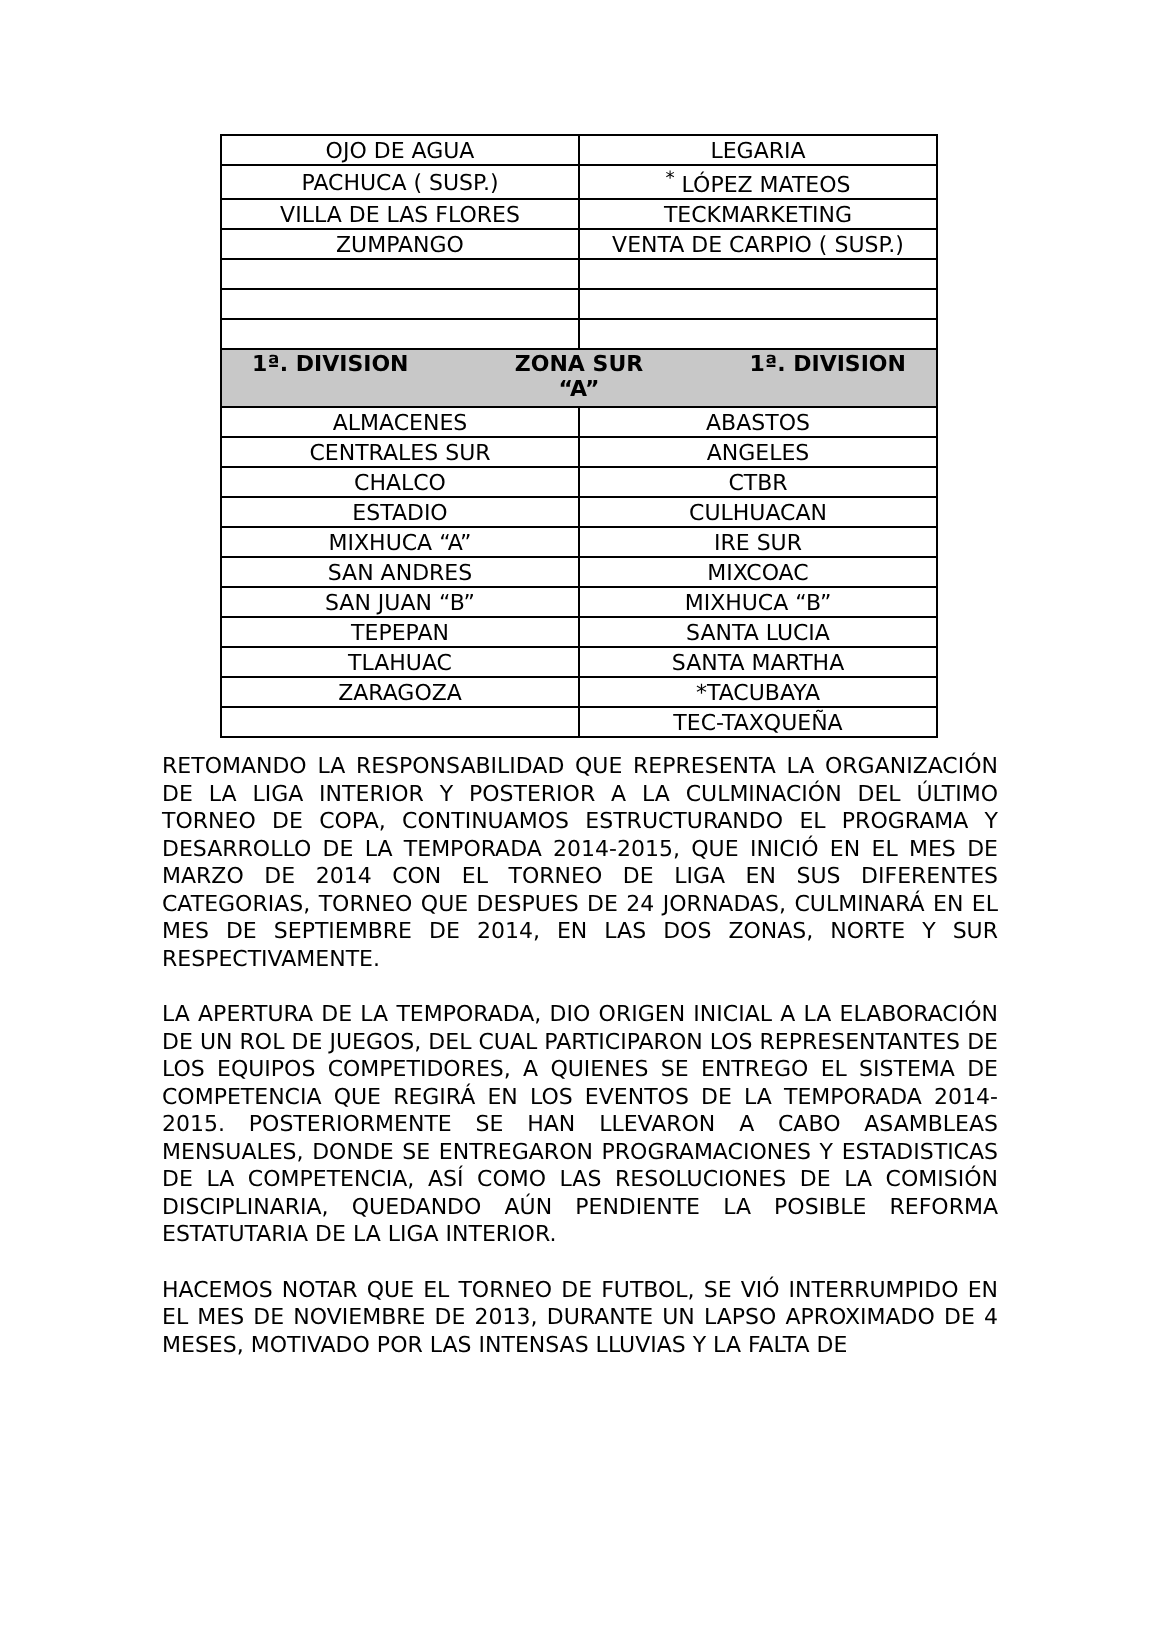| OJO DE AGUA | LEGARIA |
| PACHUCA ( SUSP.) | <sup>*</sup> LÓPEZ MATEOS |
| VILLA DE LAS FLORES | TECKMARKETING |
| ZUMPANGO | VENTA DE CARPIO ( SUSP.) |
| 1ª. DIVISION ZONA SUR “A” 1ª. DIVISION | |
| ALMACENES | ABASTOS |
| CENTRALES SUR | ANGELES |
| CHALCO | CTBR |
| ESTADIO | CULHUACAN |
| MIXHUCA “A” | IRE SUR |
| SAN ANDRES | MIXCOAC |
| SAN JUAN “B” | MIXHUCA “B” |
| TEPEPAN | SANTA LUCIA |
| TLAHUAC | SANTA MARTHA |
| ZARAGOZA | *TACUBAYA |
| | TEC-TAXQUEÑA |
RETOMANDO LA RESPONSABILIDAD QUE REPRESENTA LA ORGANIZACIÓN DE LA LIGA INTERIOR Y POSTERIOR A LA CULMINACIÓN DEL ÚLTIMO TORNEO DE COPA, CONTINUAMOS ESTRUCTURANDO EL PROGRAMA Y DESARROLLO DE LA TEMPORADA 2014-2015, QUE INICIÓ EN EL MES DE MARZO DE 2014 CON EL TORNEO DE LIGA EN SUS DIFERENTES CATEGORIAS, TORNEO QUE DESPUES DE 24 JORNADAS, CULMINARÁ EN EL MES DE SEPTIEMBRE DE 2014, EN LAS DOS ZONAS, NORTE Y SUR RESPECTIVAMENTE.
LA APERTURA DE LA TEMPORADA, DIO ORIGEN INICIAL A LA ELABORACIÓN DE UN ROL DE JUEGOS, DEL CUAL PARTICIPARON LOS REPRESENTANTES DE LOS EQUIPOS COMPETIDORES, A QUIENES SE ENTREGO EL SISTEMA DE COMPETENCIA QUE REGIRÁ EN LOS EVENTOS DE LA TEMPORADA 2014-2015. POSTERIORMENTE SE HAN LLEVARON A CABO ASAMBLEAS MENSUALES, DONDE SE ENTREGARON PROGRAMACIONES Y ESTADISTICAS DE LA COMPETENCIA, ASÍ COMO LAS RESOLUCIONES DE LA COMISIÓN DISCIPLINARIA, QUEDANDO AÚN PENDIENTE LA POSIBLE REFORMA ESTATUTARIA DE LA LIGA INTERIOR.
HACEMOS NOTAR QUE EL TORNEO DE FUTBOL, SE VIÓ INTERRUMPIDO EN EL MES DE NOVIEMBRE DE 2013, DURANTE UN LAPSO APROXIMADO DE 4 MESES, MOTIVADO POR LAS INTENSAS LLUVIAS Y LA FALTA DE